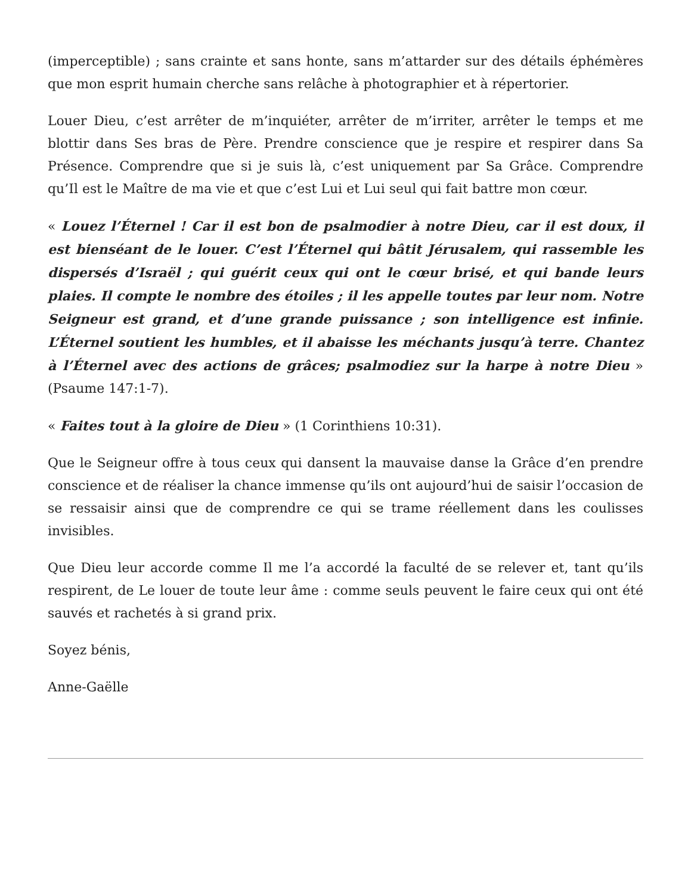(imperceptible) ; sans crainte et sans honte, sans m’attarder sur des détails éphémères que mon esprit humain cherche sans relâche à photographier et à répertorier.
Louer Dieu, c’est arrêter de m’inquiéter, arrêter de m’irriter, arrêter le temps et me blottir dans Ses bras de Père. Prendre conscience que je respire et respirer dans Sa Présence. Comprendre que si je suis là, c’est uniquement par Sa Grâce. Comprendre qu’Il est le Maître de ma vie et que c’est Lui et Lui seul qui fait battre mon cœur.
« Louez l’Éternel ! Car il est bon de psalmodier à notre Dieu, car il est doux, il est bienséant de le louer. C’est l’Éternel qui bâtit Jérusalem, qui rassemble les dispersés d’Israël ; qui guérit ceux qui ont le cœur brisé, et qui bande leurs plaies. Il compte le nombre des étoiles ; il les appelle toutes par leur nom. Notre Seigneur est grand, et d’une grande puissance ; son intelligence est infinie. L’Éternel soutient les humbles, et il abaisse les méchants jusqu’à terre. Chantez à l’Éternel avec des actions de grâces; psalmodiez sur la harpe à notre Dieu » (Psaume 147:1-7).
« Faites tout à la gloire de Dieu » (1 Corinthiens 10:31).
Que le Seigneur offre à tous ceux qui dansent la mauvaise danse la Grâce d’en prendre conscience et de réaliser la chance immense qu’ils ont aujourd’hui de saisir l’occasion de se ressaisir ainsi que de comprendre ce qui se trame réellement dans les coulisses invisibles.
Que Dieu leur accorde comme Il me l’a accordé la faculté de se relever et, tant qu’ils respirent, de Le louer de toute leur âme : comme seuls peuvent le faire ceux qui ont été sauvés et rachetés à si grand prix.
Soyez bénis,
Anne-Gaëlle